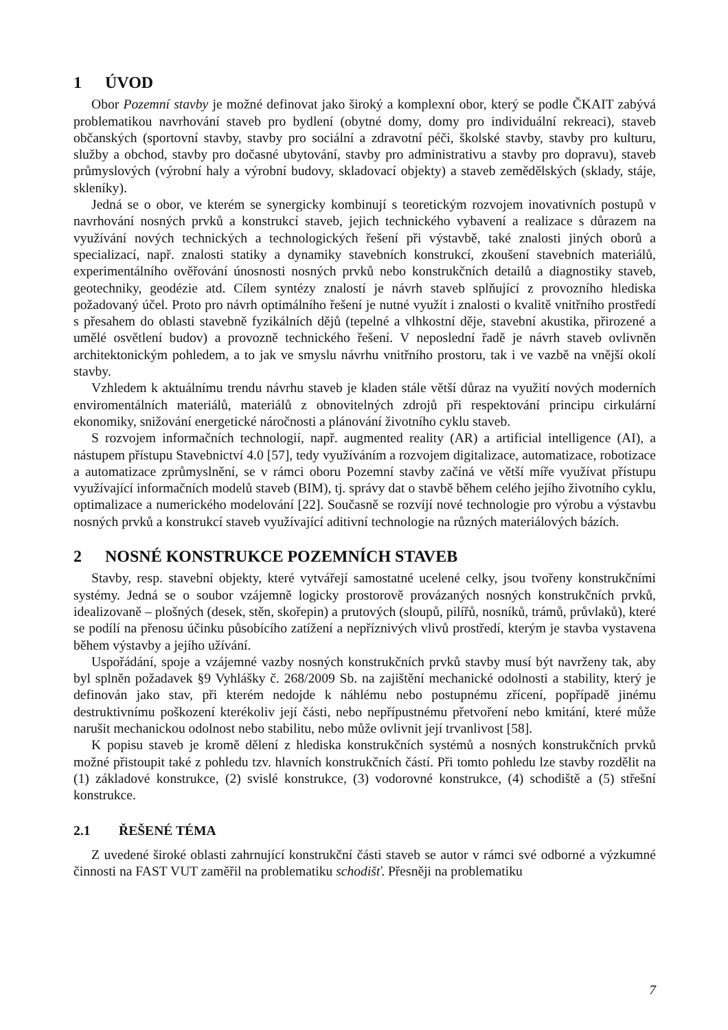1 ÚVOD
Obor Pozemní stavby je možné definovat jako široký a komplexní obor, který se podle ČKAIT zabývá problematikou navrhování staveb pro bydlení (obytné domy, domy pro individuální rekreaci), staveb občanských (sportovní stavby, stavby pro sociální a zdravotní péči, školské stavby, stavby pro kulturu, služby a obchod, stavby pro dočasné ubytování, stavby pro administrativu a stavby pro dopravu), staveb průmyslových (výrobní haly a výrobní budovy, skladovací objekty) a staveb zemědělských (sklady, stáje, skleníky).
Jedná se o obor, ve kterém se synergicky kombinují s teoretickým rozvojem inovativních postupů v navrhování nosných prvků a konstrukcí staveb, jejich technického vybavení a realizace s důrazem na využívání nových technických a technologických řešení při výstavbě, také znalosti jiných oborů a specializací, např. znalosti statiky a dynamiky stavebních konstrukcí, zkoušení stavebních materiálů, experimentálního ověřování únosnosti nosných prvků nebo konstrukčních detailů a diagnostiky staveb, geotechniky, geodézie atd. Cílem syntézy znalostí je návrh staveb splňující z provozního hlediska požadovaný účel. Proto pro návrh optimálního řešení je nutné využít i znalosti o kvalitě vnitřního prostředí s přesahem do oblasti stavebně fyzikálních dějů (tepelné a vlhkostní děje, stavební akustika, přirozené a umělé osvětlení budov) a provozně technického řešení. V neposlední řadě je návrh staveb ovlivněn architektonickým pohledem, a to jak ve smyslu návrhu vnitřního prostoru, tak i ve vazbě na vnější okolí stavby.
Vzhledem k aktuálnímu trendu návrhu staveb je kladen stále větší důraz na využití nových moderních enviromentálních materiálů, materiálů z obnovitelných zdrojů při respektování principu cirkulární ekonomiky, snižování energetické náročnosti a plánování životního cyklu staveb.
S rozvojem informačních technologií, např. augmented reality (AR) a artificial intelligence (AI), a nástupem přístupu Stavebnictví 4.0 [57], tedy využíváním a rozvojem digitalizace, automatizace, robotizace a automatizace zprůmyslnění, se v rámci oboru Pozemní stavby začíná ve větší míře využívat přístupu využívající informačních modelů staveb (BIM), tj. správy dat o stavbě během celého jejího životního cyklu, optimalizace a numerického modelování [22]. Současně se rozvíjí nové technologie pro výrobu a výstavbu nosných prvků a konstrukcí staveb využívající aditivní technologie na různých materiálových bázích.
2 NOSNÉ KONSTRUKCE POZEMNÍCH STAVEB
Stavby, resp. stavební objekty, které vytvářejí samostatné ucelené celky, jsou tvořeny konstrukčními systémy. Jedná se o soubor vzájemně logicky prostorově provázaných nosných konstrukčních prvků, idealizovaně – plošných (desek, stěn, skořepin) a prutových (sloupů, pilířů, nosníků, trámů, průvlaků), které se podílí na přenosu účinku působícího zatížení a nepříznivých vlivů prostředí, kterým je stavba vystavena během výstavby a jejího užívání.
Uspořádání, spoje a vzájemné vazby nosných konstrukčních prvků stavby musí být navrženy tak, aby byl splněn požadavek §9 Vyhlášky č. 268/2009 Sb. na zajištění mechanické odolnosti a stability, který je definován jako stav, při kterém nedojde k náhlému nebo postupnému zřícení, popřípadě jinému destruktivnímu poškození kterékoliv její části, nebo nepřípustnému přetvoření nebo kmitání, které může narušit mechanickou odolnost nebo stabilitu, nebo může ovlivnit její trvanlivost [58].
K popisu staveb je kromě dělení z hlediska konstrukčních systémů a nosných konstrukčních prvků možné přistoupit také z pohledu tzv. hlavních konstrukčních částí. Při tomto pohledu lze stavby rozdělit na (1) základové konstrukce, (2) svislé konstrukce, (3) vodorovné konstrukce, (4) schodiště a (5) střešní konstrukce.
2.1 ŘEŠENÉ TÉMA
Z uvedené široké oblasti zahrnující konstrukční části staveb se autor v rámci své odborné a výzkumné činnosti na FAST VUT zaměřil na problematiku schodišť. Přesněji na problematiku
7